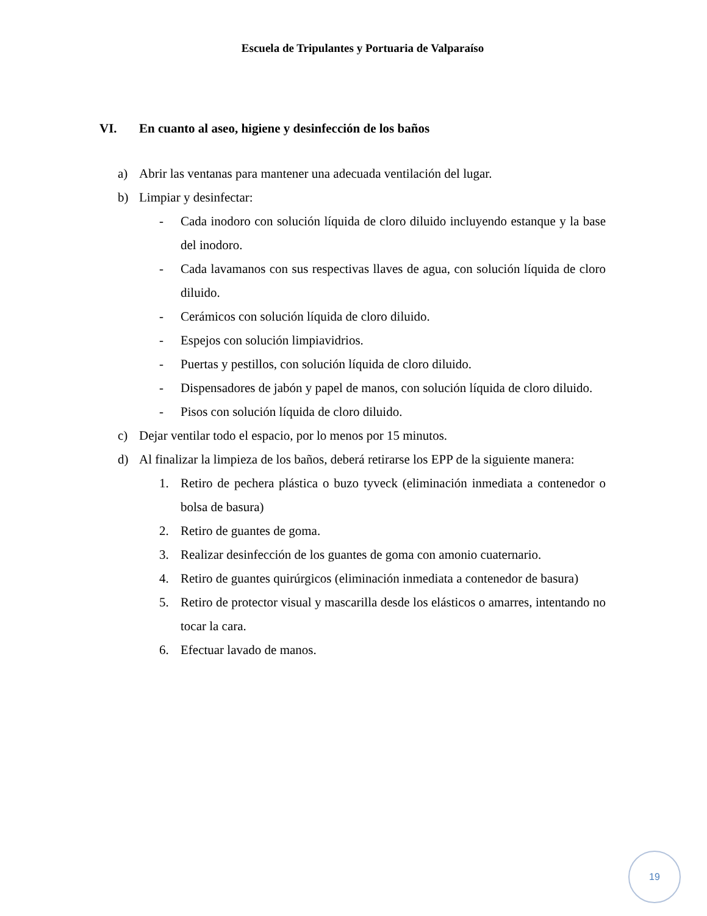Escuela de Tripulantes y Portuaria de Valparaíso
VI. En cuanto al aseo, higiene y desinfección de los baños
a) Abrir las ventanas para mantener una adecuada ventilación del lugar.
b) Limpiar y desinfectar:
- Cada inodoro con solución líquida de cloro diluido incluyendo estanque y la base del inodoro.
- Cada lavamanos con sus respectivas llaves de agua, con solución líquida de cloro diluido.
- Cerámicos con solución líquida de cloro diluido.
- Espejos con solución limpiavidrios.
- Puertas y pestillos, con solución líquida de cloro diluido.
- Dispensadores de jabón y papel de manos, con solución líquida de cloro diluido.
- Pisos con solución líquida de cloro diluido.
c) Dejar ventilar todo el espacio, por lo menos por 15 minutos.
d) Al finalizar la limpieza de los baños, deberá retirarse los EPP de la siguiente manera:
1. Retiro de pechera plástica o buzo tyveck (eliminación inmediata a contenedor o bolsa de basura)
2. Retiro de guantes de goma.
3. Realizar desinfección de los guantes de goma con amonio cuaternario.
4. Retiro de guantes quirúrgicos (eliminación inmediata a contenedor de basura)
5. Retiro de protector visual y mascarilla desde los elásticos o amarres, intentando no tocar la cara.
6. Efectuar lavado de manos.
19